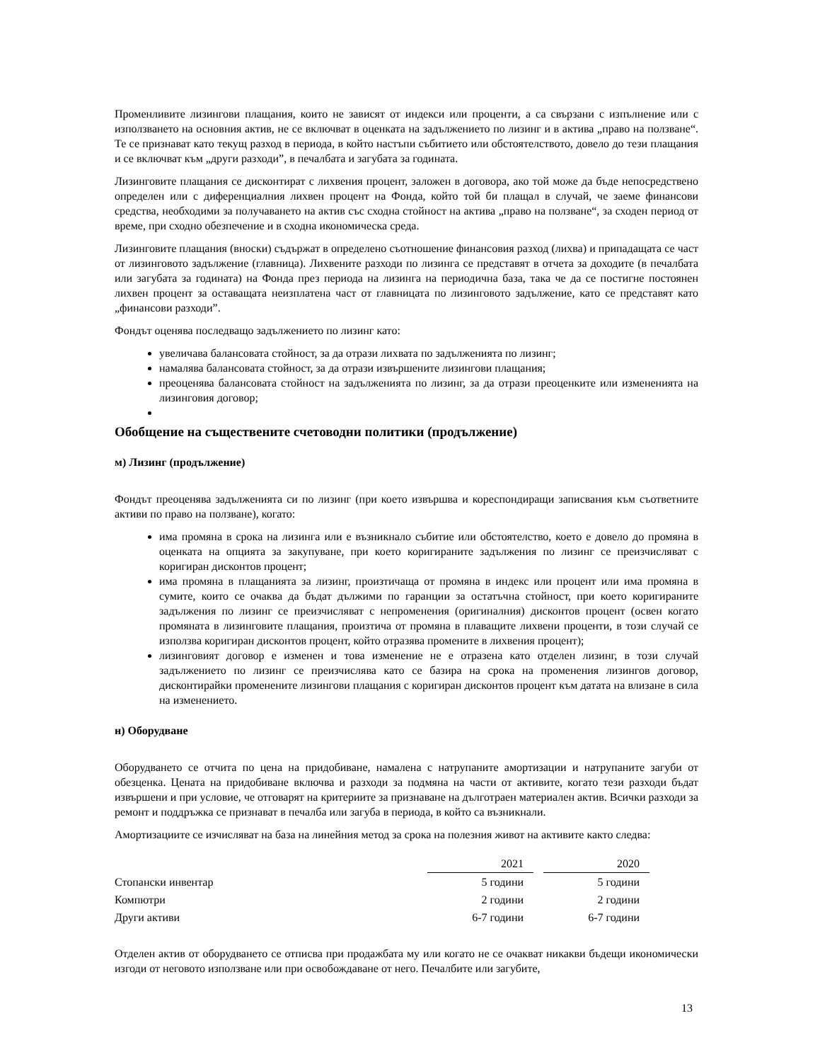Променливите лизингови плащания, които не зависят от индекси или проценти, а са свързани с изпълнение или с използването на основния актив, не се включват в оценката на задължението по лизинг и в актива „право на ползване“. Те се признават като текущ разход в периода, в който настъпи събитието или обстоятелството, довело до тези плащания и се включват към „други разходи”, в печалбата и загубата за годината.
Лизинговите плащания се дисконтират с лихвения процент, заложен в договора, ако той може да бъде непосредствено определен или с диференциалния лихвен процент на Фонда, който той би плащал в случай, че заеме финансови средства, необходими за получаването на актив със сходна стойност на актива „право на ползване“, за сходен период от време, при сходно обезпечение и в сходна икономическа среда.
Лизинговите плащания (вноски) съдържат в определено съотношение финансовия разход (лихва) и припадащата се част от лизинговото задължение (главница). Лихвените разходи по лизинга се представят в отчета за доходите (в печалбата или загубата за годината) на Фонда през периода на лизинга на периодична база, така че да се постигне постоянен лихвен процент за оставащата неизплатена част от главницата по лизинговото задължение, като се представят като „финансови разходи”.
Фондът оценява последващо задължението по лизинг като:
увеличава балансовата стойност, за да отрази лихвата по задълженията по лизинг;
намалява балансовата стойност, за да отрази извършените лизингови плащания;
преоценява балансовата стойност на задълженията по лизинг, за да отрази преоценките или измененията на лизинговия договор;
Обобщение на съществените счетоводни политики (продължение)
м) Лизинг (продължение)
Фондът преоценява задълженията си по лизинг (при което извършва и кореспондиращи записвания към съответните активи по право на ползване), когато:
има промяна в срока на лизинга или е възникнало събитие или обстоятелство, което е довело до промяна в оценката на опцията за закупуване, при което коригираните задължения по лизинг се преизчисляват с коригиран дисконтов процент;
има промяна в плащанията за лизинг, произтичаща от промяна в индекс или процент или има промяна в сумите, които се очаква да бъдат дължими по гаранции за остатъчна стойност, при което коригираните задължения по лизинг се преизчисляват с непроменения (оригиналния) дисконтов процент (освен когато промяната в лизинговите плащания, произтича от промяна в плаващите лихвени проценти, в този случай се използва коригиран дисконтов процент, който отразява промените в лихвения процент);
лизинговият договор е изменен и това изменение не е отразена като отделен лизинг, в този случай задължението по лизинг се преизчислява като се базира на срока на променения лизингов договор, дисконтирайки променените лизингови плащания с коригиран дисконтов процент към датата на влизане в сила на изменението.
н) Оборудване
Оборудването се отчита по цена на придобиване, намалена с натрупаните амортизации и натрупаните загуби от обезценка. Цената на придобиване включва и разходи за подмяна на части от активите, когато тези разходи бъдат извършени и при условие, че отговарят на критериите за признаване на дълготраен материален актив. Всички разходи за ремонт и поддръжка се признават в печалба или загуба в периода, в който са възникнали.
Амортизациите се изчисляват на база на линейния метод за срока на полезния живот на активите както следва:
| | 2021 | | 2020 | |
| --- | --- | --- | --- | --- |
| Стопански инвентар | 5 години | | 5 години | |
| Компютри | 2 години | | 2 години | |
| Други активи | 6-7 години | | 6-7 години | |
Отделен актив от оборудването се отписва при продажбата му или когато не се очакват никакви бъдещи икономически изгоди от неговото използване или при освобождаване от него. Печалбите или загубите,
13